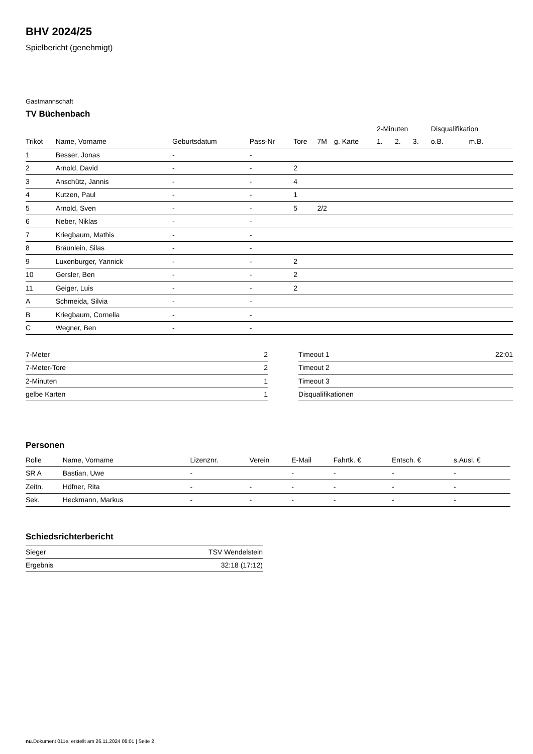BHV 2024/25
Spielbericht (genehmigt)
Gastmannschaft
TV Büchenbach
| | | | | | | | 2-Minuten | | | Disqualifikation | |
| --- | --- | --- | --- | --- | --- | --- | --- | --- | --- | --- | --- |
| Trikot | Name, Vorname | Geburtsdatum | Pass-Nr | Tore | 7M | g. Karte | 1. | 2. | 3. | o.B. | m.B. |
| 1 | Besser, Jonas | - | - | | | | | | | | |
| 2 | Arnold, David | - | - | 2 | | | | | | | |
| 3 | Anschütz, Jannis | - | - | 4 | | | | | | | |
| 4 | Kutzen, Paul | - | - | 1 | | | | | | | |
| 5 | Arnold, Sven | - | - | 5 | 2/2 | | | | | | |
| 6 | Neber, Niklas | - | - | | | | | | | | |
| 7 | Kriegbaum, Mathis | - | - | | | | | | | | |
| 8 | Bräunlein, Silas | - | - | | | | | | | | |
| 9 | Luxenburger, Yannick | - | - | 2 | | | | | | | |
| 10 | Gersler, Ben | - | - | 2 | | | | | | | |
| 11 | Geiger, Luis | - | - | 2 | | | | | | | |
| A | Schmeida, Silvia | - | - | | | | | | | | |
| B | Kriegbaum, Cornelia | - | - | | | | | | | | |
| C | Wegner, Ben | - | - | | | | | | | | |
| 7-Meter | 2 |
| 7-Meter-Tore | 2 |
| 2-Minuten | 1 |
| gelbe Karten | 1 |
| Timeout 1 | 22:01 |
| Timeout 2 | |
| Timeout 3 | |
| Disqualifikationen | |
Personen
| Rolle | Name, Vorname | Lizenznr. | Verein | E-Mail | Fahrtk. € | Entsch. € | s.Ausl. € |
| --- | --- | --- | --- | --- | --- | --- | --- |
| SR A | Bastian, Uwe | - | | - | - | - | - |
| Zeitn. | Höfner, Rita | - | - | - | - | - | - |
| Sek. | Heckmann, Markus | - | - | - | - | - | - |
Schiedsrichterbericht
| Sieger | TSV Wendelstein |
| Ergebnis | 32:18 (17:12) |
nu.Dokument 011e, erstellt am 26.11.2024 08:01 | Seite 2